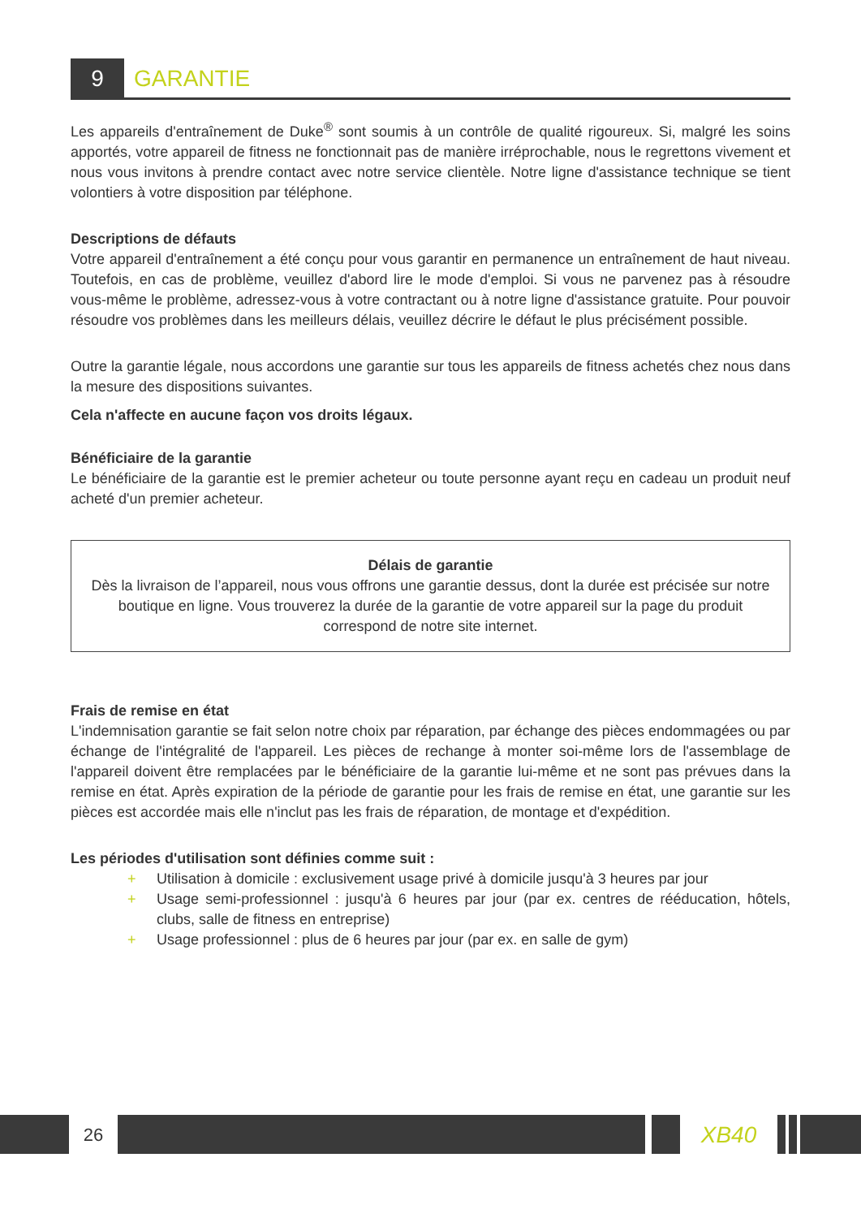9
GARANTIE
Les appareils d'entraînement de Duke<sup>®</sup> sont soumis à un contrôle de qualité rigoureux. Si, malgré les soins apportés, votre appareil de fitness ne fonctionnait pas de manière irréprochable, nous le regrettons vivement et nous vous invitons à prendre contact avec notre service clientèle. Notre ligne d'assistance technique se tient volontiers à votre disposition par téléphone.
Descriptions de défauts
Votre appareil d'entraînement a été conçu pour vous garantir en permanence un entraînement de haut niveau. Toutefois, en cas de problème, veuillez d'abord lire le mode d'emploi. Si vous ne parvenez pas à résoudre vous-même le problème, adressez-vous à votre contractant ou à notre ligne d'assistance gratuite. Pour pouvoir résoudre vos problèmes dans les meilleurs délais, veuillez décrire le défaut le plus précisément possible.
Outre la garantie légale, nous accordons une garantie sur tous les appareils de fitness achetés chez nous dans la mesure des dispositions suivantes.
Cela n'affecte en aucune façon vos droits légaux.
Bénéficiaire de la garantie
Le bénéficiaire de la garantie est le premier acheteur ou toute personne ayant reçu en cadeau un produit neuf acheté d'un premier acheteur.
Délais de garantie
Dès la livraison de l’appareil, nous vous offrons une garantie dessus, dont la durée est précisée sur notre boutique en ligne. Vous trouverez la durée de la garantie de votre appareil sur la page du produit correspond de notre site internet.
Frais de remise en état
L'indemnisation garantie se fait selon notre choix par réparation, par échange des pièces endommagées ou par échange de l'intégralité de l'appareil. Les pièces de rechange à monter soi-même lors de l'assemblage de l'appareil doivent être remplacées par le bénéficiaire de la garantie lui-même et ne sont pas prévues dans la remise en état. Après expiration de la période de garantie pour les frais de remise en état, une garantie sur les pièces est accordée mais elle n'inclut pas les frais de réparation, de montage et d'expédition.
Les périodes d'utilisation sont définies comme suit :
+ Utilisation à domicile : exclusivement usage privé à domicile jusqu'à 3 heures par jour
+ Usage semi-professionnel : jusqu'à 6 heures par jour (par ex. centres de rééducation, hôtels, clubs, salle de fitness en entreprise)
+ Usage professionnel : plus de 6 heures par jour (par ex. en salle de gym)
26
XB40